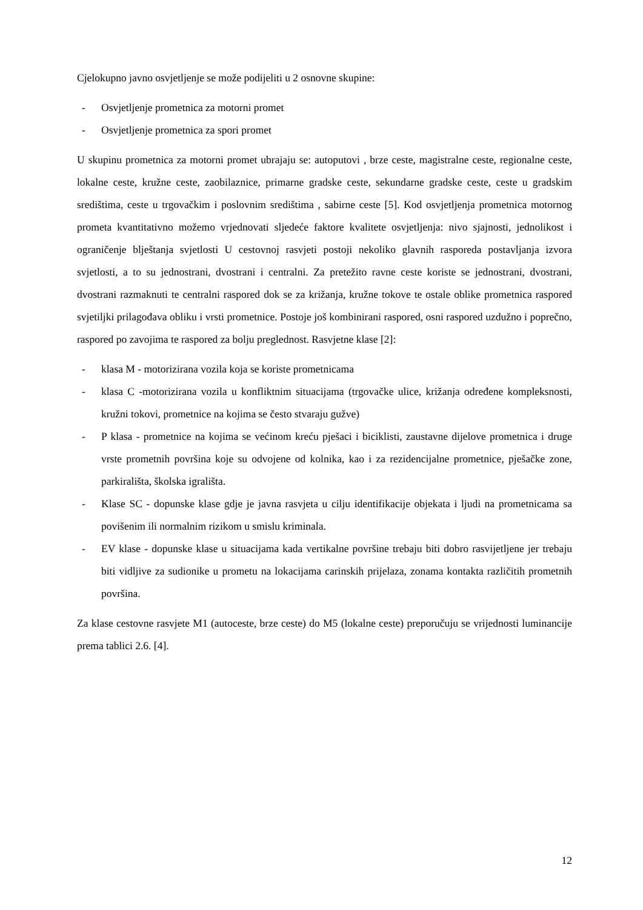Cjelokupno javno osvjetljenje se može podijeliti u 2 osnovne skupine:
- Osvjetljenje prometnica za motorni promet
- Osvjetljenje prometnica za spori promet
U skupinu prometnica za motorni promet ubrajaju se: autoputovi , brze ceste, magistralne ceste, regionalne ceste, lokalne ceste, kružne ceste, zaobilaznice, primarne gradske ceste, sekundarne gradske ceste, ceste u gradskim središtima, ceste u trgovačkim i poslovnim središtima , sabirne ceste [5]. Kod osvjetljenja prometnica motornog prometa kvantitativno možemo vrjednovati sljedeće faktore kvalitete osvjetljenja: nivo sjajnosti, jednolikost i ograničenje blještanja svjetlosti U cestovnoj rasvjeti postoji nekoliko glavnih rasporeda postavljanja izvora svjetlosti, a to su jednostrani, dvostrani i centralni. Za pretežito ravne ceste koriste se jednostrani, dvostrani, dvostrani razmaknuti te centralni raspored dok se za križanja, kružne tokove te ostale oblike prometnica raspored svjetiljki prilagođava obliku i vrsti prometnice. Postoje još kombinirani raspored, osni raspored uzdužno i poprečno, raspored po zavojima te raspored za bolju preglednost. Rasvjetne klase [2]:
- klasa M - motorizirana vozila koja se koriste prometnicama
- klasa C -motorizirana vozila u konfliktnim situacijama (trgovačke ulice, križanja određene kompleksnosti, kružni tokovi, prometnice na kojima se često stvaraju gužve)
- P klasa - prometnice na kojima se većinom kreću pješaci i biciklisti, zaustavne dijelove prometnica i druge vrste prometnih površina koje su odvojene od kolnika, kao i za rezidencijalne prometnice, pješačke zone, parkirališta, školska igrališta.
- Klase SC - dopunske klase gdje je javna rasvjeta u cilju identifikacije objekata i ljudi na prometnicama sa povišenim ili normalnim rizikom u smislu kriminala.
- EV klase - dopunske klase u situacijama kada vertikalne površine trebaju biti dobro rasvijetljene jer trebaju biti vidljive za sudionike u prometu na lokacijama carinskih prijelaza, zonama kontakta različitih prometnih površina.
Za klase cestovne rasvjete M1 (autoceste, brze ceste) do M5 (lokalne ceste) preporučuju se vrijednosti luminancije prema tablici 2.6. [4].
12